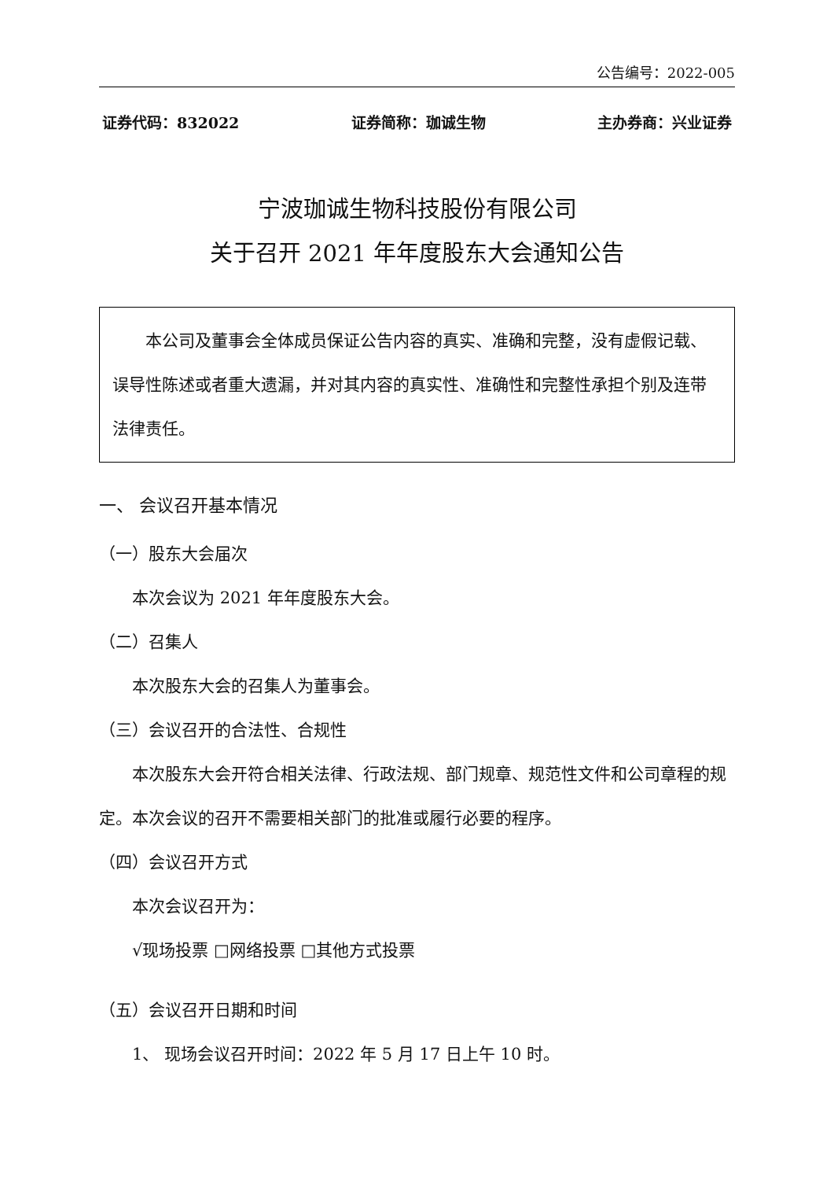公告编号：2022-005
证券代码：832022 证券简称：珈诚生物 主办券商：兴业证券
宁波珈诚生物科技股份有限公司
关于召开 2021 年年度股东大会通知公告
本公司及董事会全体成员保证公告内容的真实、准确和完整，没有虚假记载、误导性陈述或者重大遗漏，并对其内容的真实性、准确性和完整性承担个别及连带法律责任。
一、 会议召开基本情况
（一）股东大会届次
本次会议为 2021 年年度股东大会。
（二）召集人
本次股东大会的召集人为董事会。
（三）会议召开的合法性、合规性
本次股东大会开符合相关法律、行政法规、部门规章、规范性文件和公司章程的规定。本次会议的召开不需要相关部门的批准或履行必要的程序。
（四）会议召开方式
本次会议召开为：
√现场投票 □网络投票 □其他方式投票
（五）会议召开日期和时间
1、 现场会议召开时间：2022 年 5 月 17 日上午 10 时。